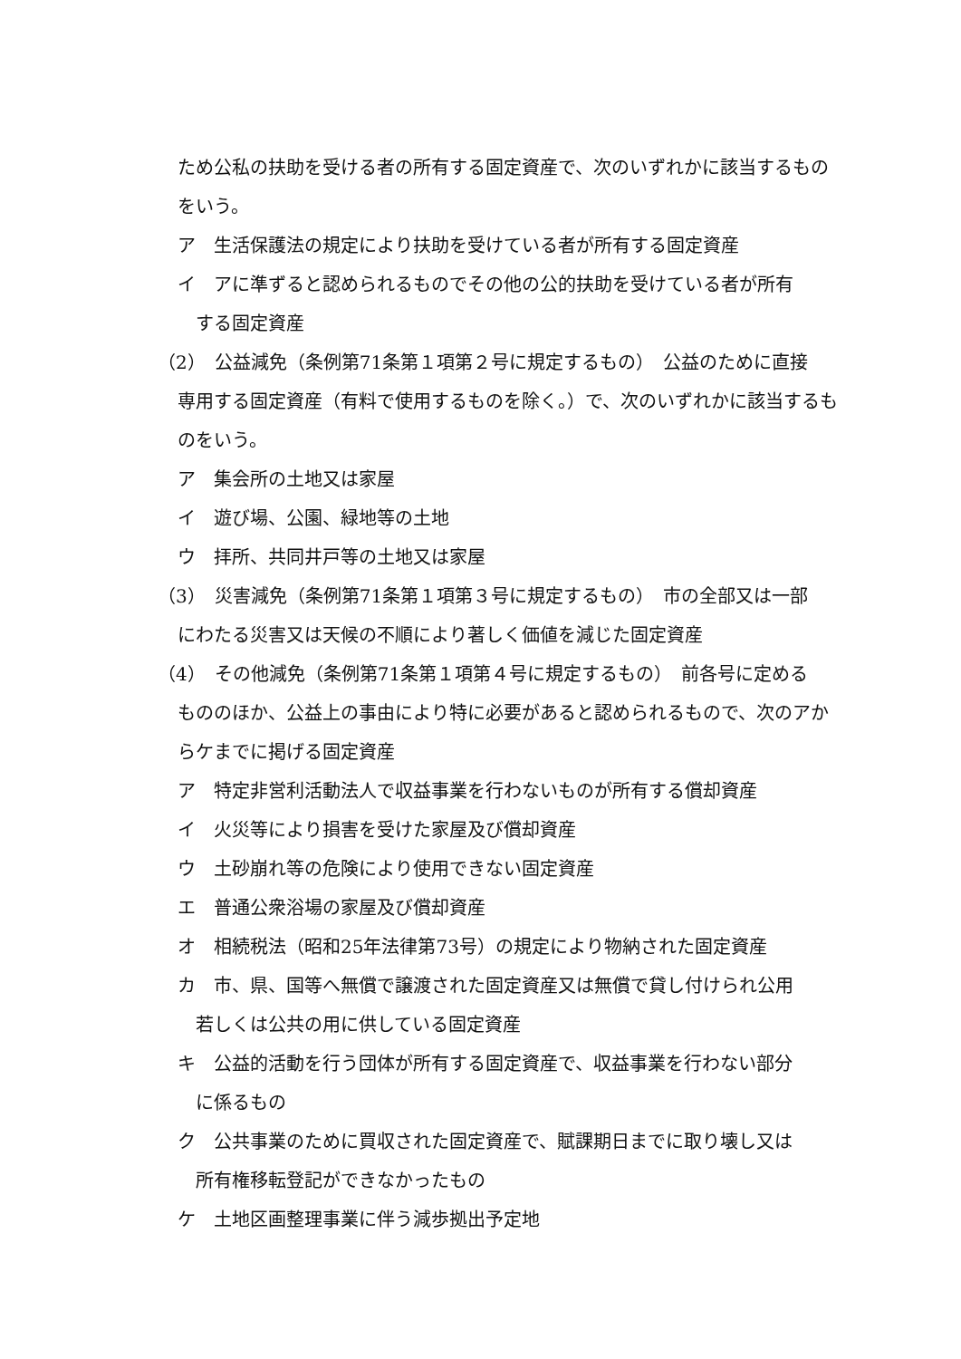ため公私の扶助を受ける者の所有する固定資産で、次のいずれかに該当するものをいう。
ア　生活保護法の規定により扶助を受けている者が所有する固定資産
イ　アに準ずると認められるものでその他の公的扶助を受けている者が所有
する固定資産
（2）　公益減免（条例第71条第１項第２号に規定するもの）　公益のために直接
専用する固定資産（有料で使用するものを除く。）で、次のいずれかに該当するものをいう。
ア　集会所の土地又は家屋
イ　遊び場、公園、緑地等の土地
ウ　拝所、共同井戸等の土地又は家屋
（3）　災害減免（条例第71条第１項第３号に規定するもの）　市の全部又は一部
にわたる災害又は天候の不順により著しく価値を減じた固定資産
（4）　その他減免（条例第71条第１項第４号に規定するもの）　前各号に定める
もののほか、公益上の事由により特に必要があると認められるもので、次のアからケまでに掲げる固定資産
ア　特定非営利活動法人で収益事業を行わないものが所有する償却資産
イ　火災等により損害を受けた家屋及び償却資産
ウ　土砂崩れ等の危険により使用できない固定資産
エ　普通公衆浴場の家屋及び償却資産
オ　相続税法（昭和25年法律第73号）の規定により物納された固定資産
カ　市、県、国等へ無償で譲渡された固定資産又は無償で貸し付けられ公用
若しくは公共の用に供している固定資産
キ　公益的活動を行う団体が所有する固定資産で、収益事業を行わない部分
に係るもの
ク　公共事業のために買収された固定資産で、賦課期日までに取り壊し又は
所有権移転登記ができなかったもの
ケ　土地区画整理事業に伴う減歩拠出予定地